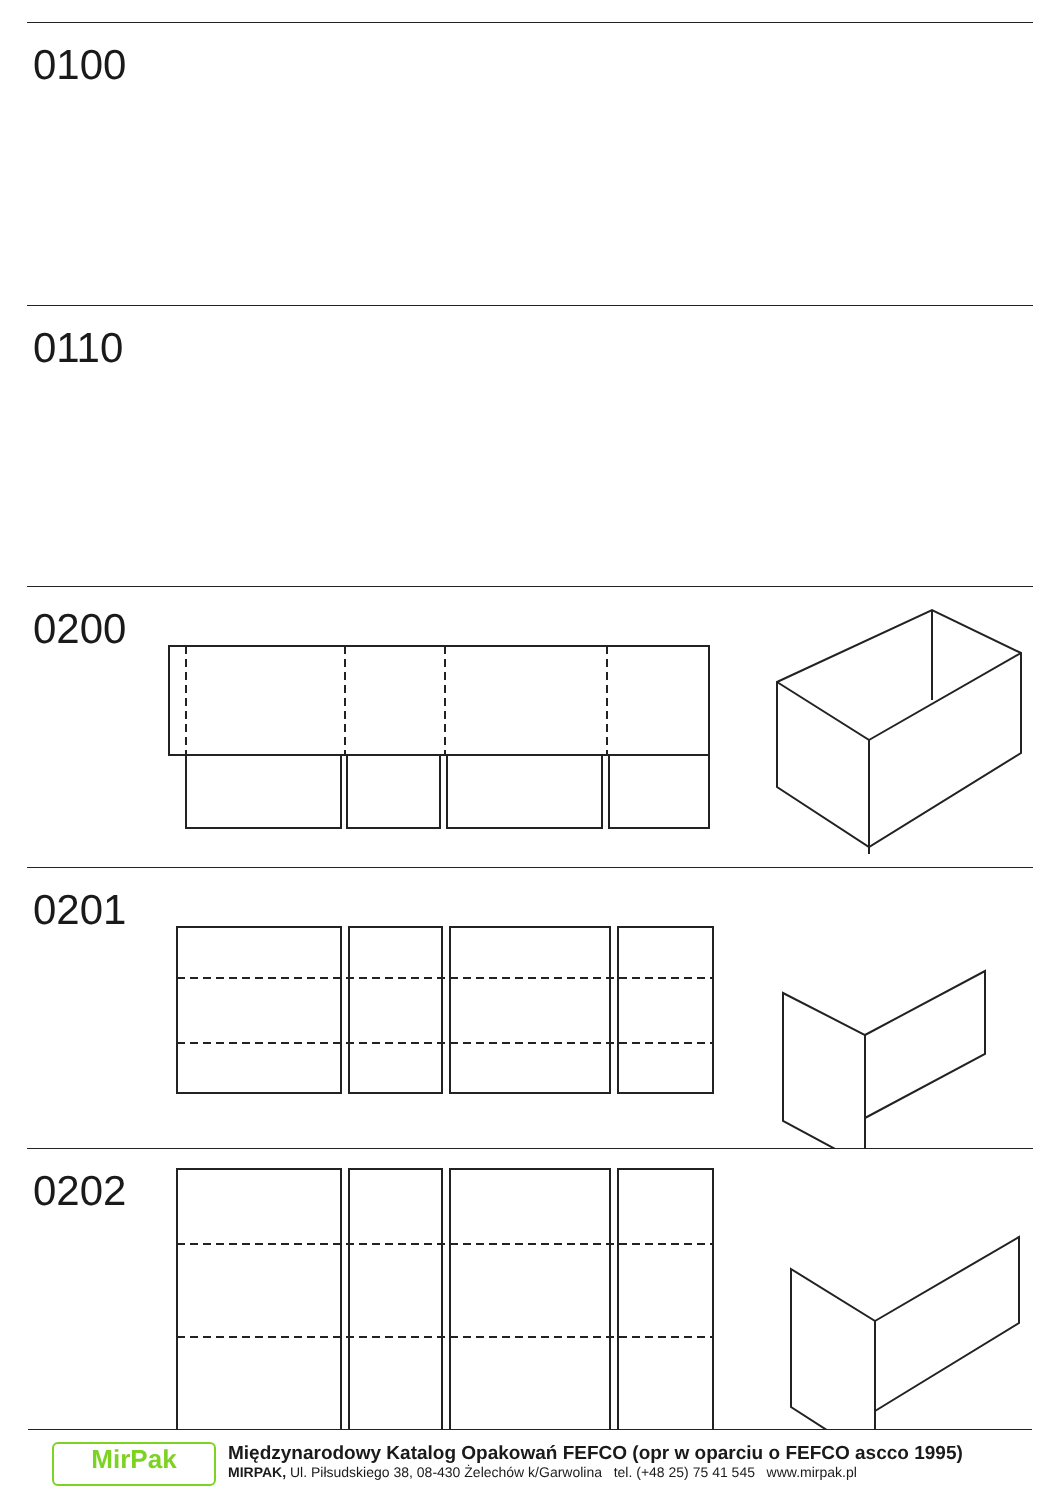0100
0110
0200
0201
0202
MirPak
Międzynarodowy Katalog Opakowań FEFCO (opr w oparciu o FEFCO ascco 1995)
MIRPAK, Ul. Piłsudskiego 38, 08-430 Żelechów k/Garwolina tel. (+48 25) 75 41 545 www.mirpak.pl